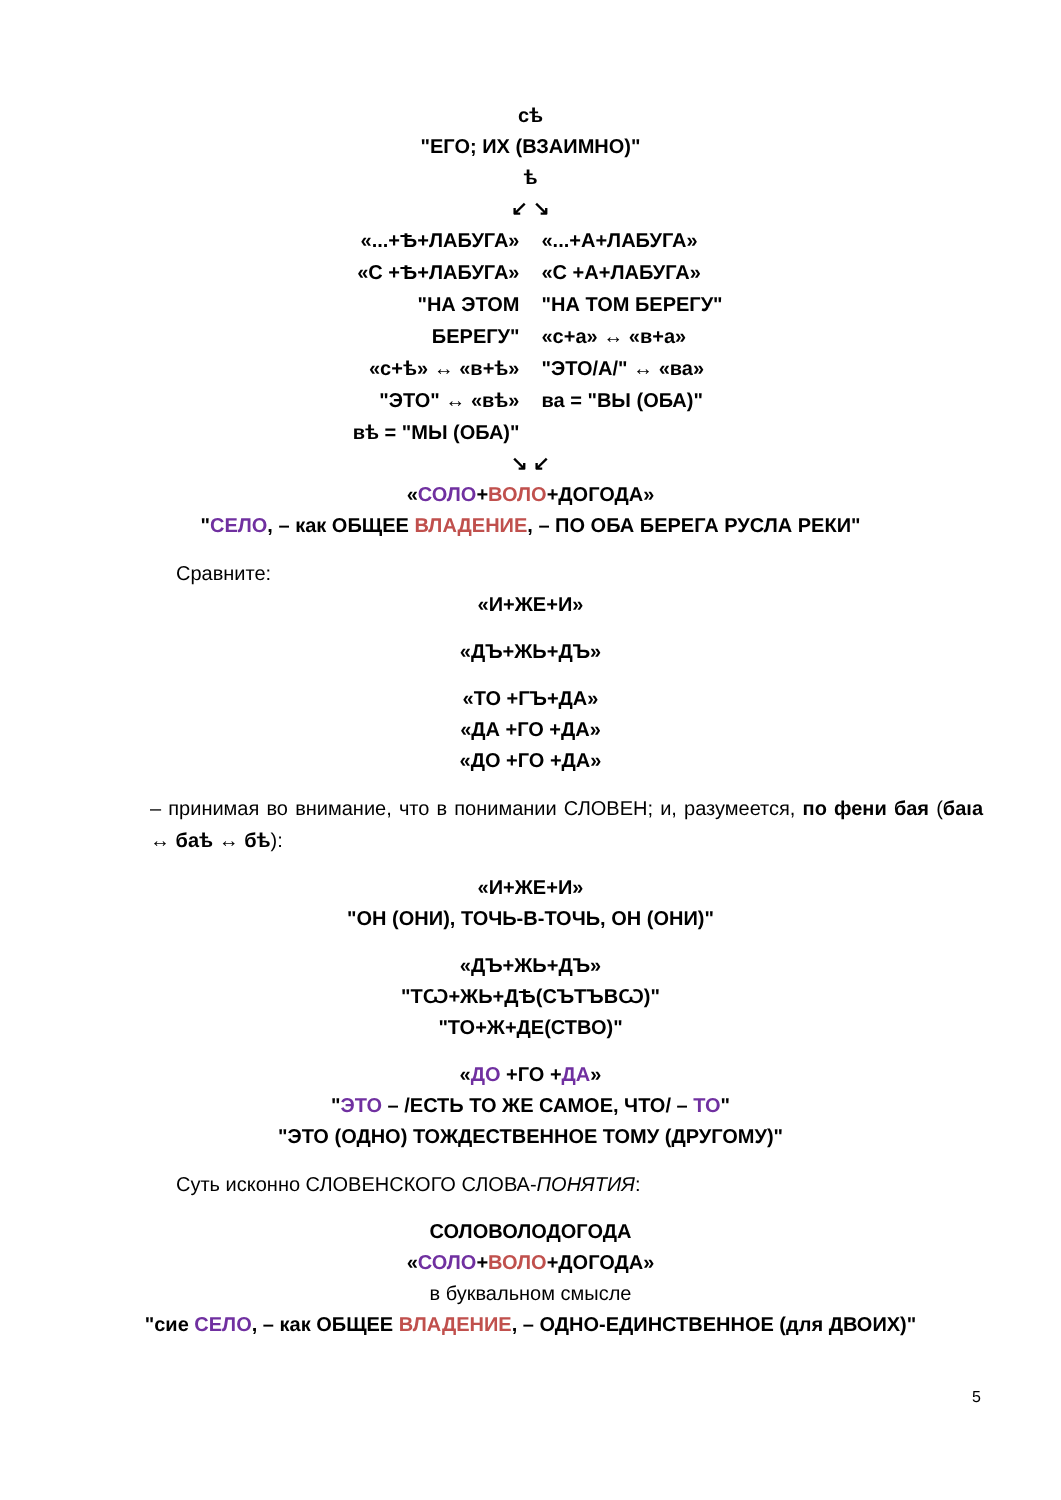сѣ
"ЕГО; ИХ (ВЗАИМНО)"
ѣ
↙ ↘
«...+Ѣ+ЛАБУГА»
«С +Ѣ+ЛАБУГА»
"НА ЭТОМ БЕРЕГУ"
«с+ѣ» ↔ «в+ѣ»
"ЭТО" ↔ «вѣ»
вѣ = "МЫ (ОБА)"
«...+А+ЛАБУГА»
«С +А+ЛАБУГА»
"НА ТОМ БЕРЕГУ"
«с+а» ↔ «в+а»
"ЭТО/А/" ↔ «ва»
ва = "ВЫ (ОБА)"
↘ ↙
«СОЛО+ВОЛО+ДОГОДА»
"СЕЛО, – как ОБЩЕЕ ВЛАДЕНИЕ, – ПО ОБА БЕРЕГА РУСЛА РЕКИ"
Сравните:
«И+ЖЕ+И»
«ДЪ+ЖЬ+ДЪ»
«ТО +ГЪ+ДА»
«ДА +ГО +ДА»
«ДО +ГО +ДА»
– принимая во внимание, что в понимании СЛОВЕН; и, разумеется, по фени бая (баıа ↔ баѣ ↔ бѣ):
«И+ЖЕ+И»
"ОН (ОНИ), ТОЧЬ-В-ТОЧЬ, ОН (ОНИ)"
«ДЪ+ЖЬ+ДЪ»
"ТѠ+ЖЬ+ДѢ(СЪТЪВѠ)"
"ТО+Ж+ДЕ(СТВО)"
«ДО +ГО +ДА»
"ЭТО – /ЕСТЬ ТО ЖЕ САМОЕ, ЧТО/ – ТО"
"ЭТО (ОДНО) ТОЖДЕСТВЕННОЕ ТОМУ (ДРУГОМУ)"
Суть исконно СЛОВЕНСКОГО СЛОВА-ПОНЯТИЯ:
СОЛОВОЛОДОГОДА
«СОЛО+ВОЛО+ДОГОДА»
в буквальном смысле
"сие СЕЛО, – как ОБЩЕЕ ВЛАДЕНИЕ, – ОДНО-ЕДИНСТВЕННОЕ (для ДВОИХ)"
5